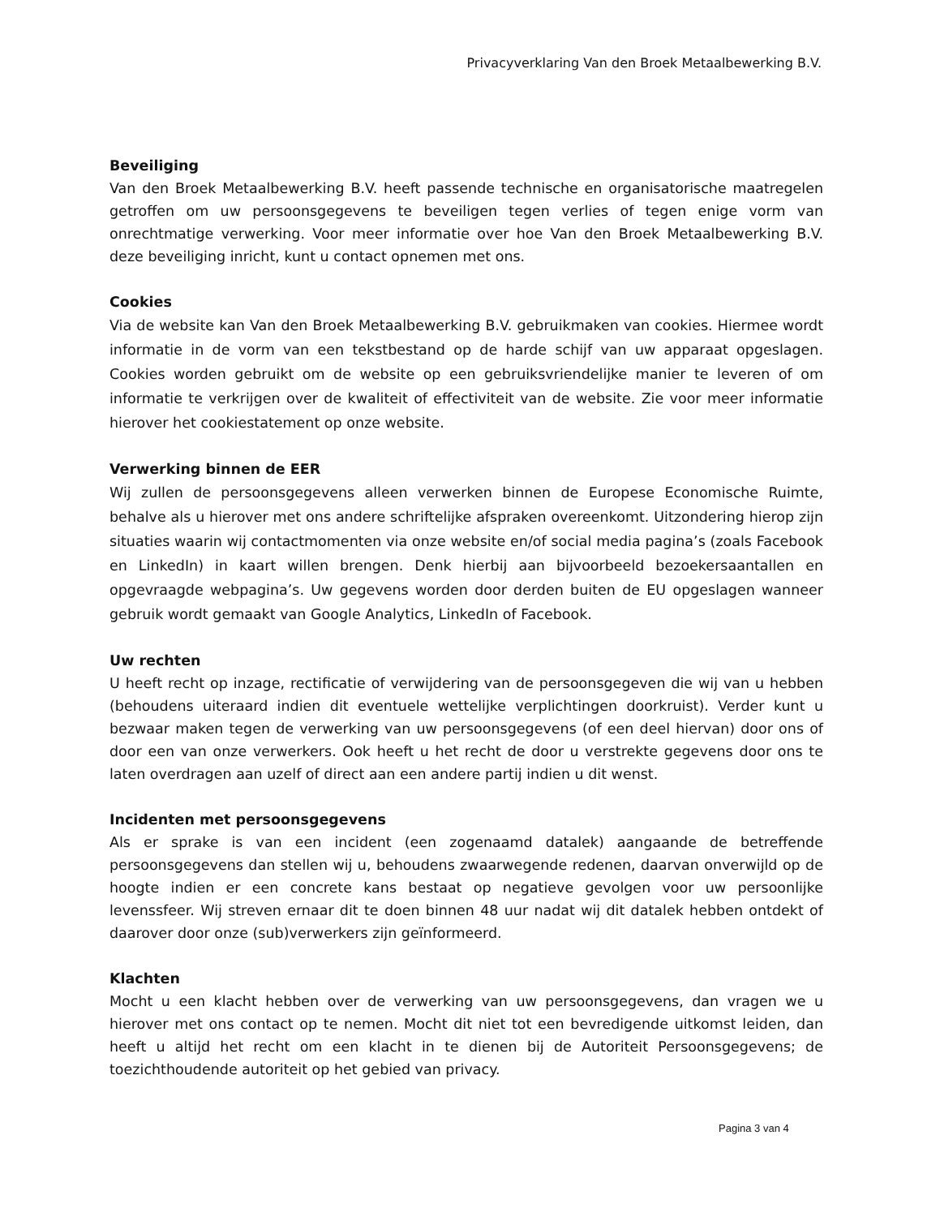Privacyverklaring Van den Broek Metaalbewerking B.V.
Beveiliging
Van den Broek Metaalbewerking B.V. heeft passende technische en organisatorische maatregelen getroffen om uw persoonsgegevens te beveiligen tegen verlies of tegen enige vorm van onrechtmatige verwerking. Voor meer informatie over hoe Van den Broek Metaalbewerking B.V. deze beveiliging inricht, kunt u contact opnemen met ons.
Cookies
Via de website kan Van den Broek Metaalbewerking B.V. gebruikmaken van cookies. Hiermee wordt informatie in de vorm van een tekstbestand op de harde schijf van uw apparaat opgeslagen. Cookies worden gebruikt om de website op een gebruiksvriendelijke manier te leveren of om informatie te verkrijgen over de kwaliteit of effectiviteit van de website. Zie voor meer informatie hierover het cookiestatement op onze website.
Verwerking binnen de EER
Wij zullen de persoonsgegevens alleen verwerken binnen de Europese Economische Ruimte, behalve als u hierover met ons andere schriftelijke afspraken overeenkomt. Uitzondering hierop zijn situaties waarin wij contactmomenten via onze website en/of social media pagina’s (zoals Facebook en LinkedIn) in kaart willen brengen. Denk hierbij aan bijvoorbeeld bezoekersaantallen en opgevraagde webpagina’s. Uw gegevens worden door derden buiten de EU opgeslagen wanneer gebruik wordt gemaakt van Google Analytics, LinkedIn of Facebook.
Uw rechten
U heeft recht op inzage, rectificatie of verwijdering van de persoonsgegeven die wij van u hebben (behoudens uiteraard indien dit eventuele wettelijke verplichtingen doorkruist). Verder kunt u bezwaar maken tegen de verwerking van uw persoonsgegevens (of een deel hiervan) door ons of door een van onze verwerkers. Ook heeft u het recht de door u verstrekte gegevens door ons te laten overdragen aan uzelf of direct aan een andere partij indien u dit wenst.
Incidenten met persoonsgegevens
Als er sprake is van een incident (een zogenaamd datalek) aangaande de betreffende persoonsgegevens dan stellen wij u, behoudens zwaarwegende redenen, daarvan onverwijld op de hoogte indien er een concrete kans bestaat op negatieve gevolgen voor uw persoonlijke levenssfeer. Wij streven ernaar dit te doen binnen 48 uur nadat wij dit datalek hebben ontdekt of daarover door onze (sub)verwerkers zijn geïnformeerd.
Klachten
Mocht u een klacht hebben over de verwerking van uw persoonsgegevens, dan vragen we u hierover met ons contact op te nemen. Mocht dit niet tot een bevredigende uitkomst leiden, dan heeft u altijd het recht om een klacht in te dienen bij de Autoriteit Persoonsgegevens; de toezichthoudende autoriteit op het gebied van privacy.
Pagina 3 van 4